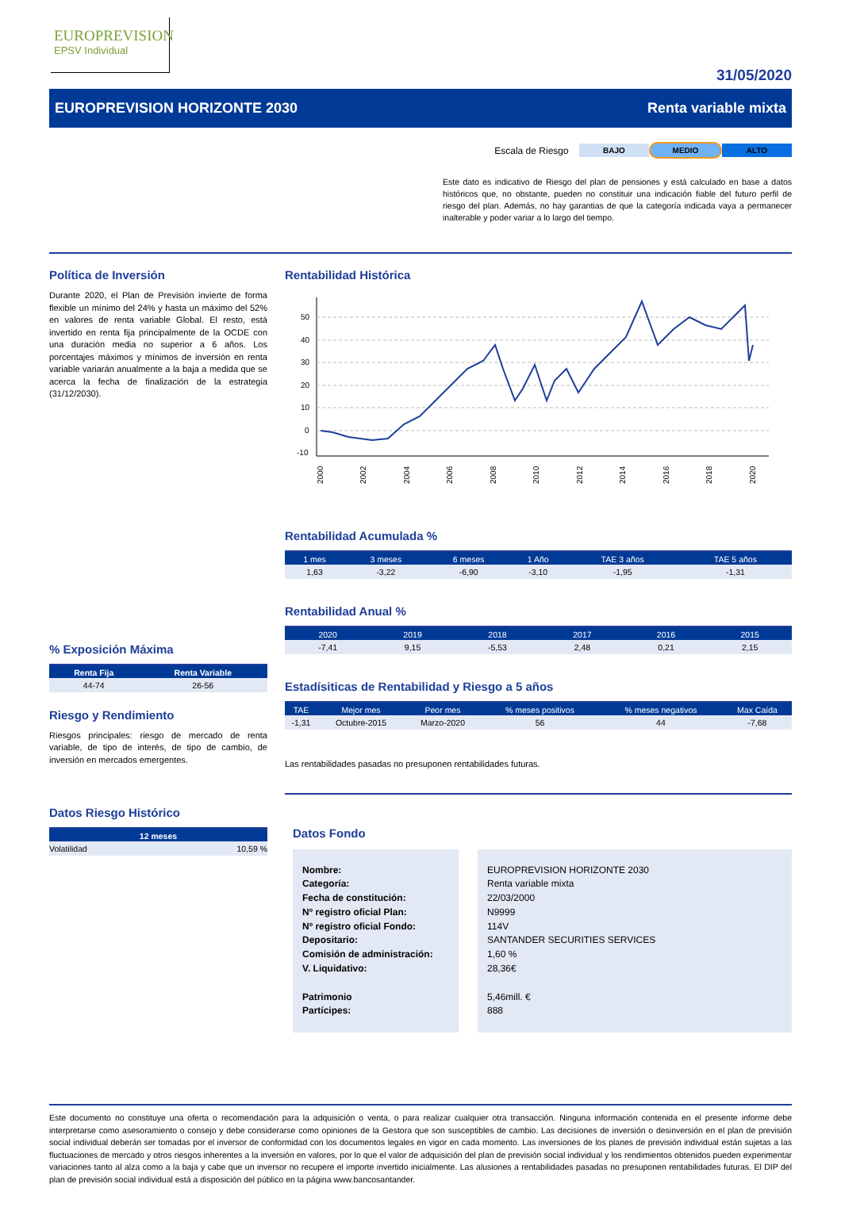EUROPREVISION
EPSV Individual
31/05/2020
EUROPREVISION HORIZONTE 2030 Renta variable mixta
Escala de Riesgo BAJO MEDIO ALTO
Este dato es indicativo de Riesgo del plan de pensiones y está calculado en base a datos históricos que, no obstante, pueden no constituir una indicación fiable del futuro perfil de riesgo del plan. Además, no hay garantias de que la categoría indicada vaya a permanecer inalterable y poder variar a lo largo del tiempo.
Política de Inversión
Durante 2020, el Plan de Previsión invierte de forma flexible un mínimo del 24% y hasta un máximo del 52% en valores de renta variable Global. El resto, está invertido en renta fija principalmente de la OCDE con una duración media no superior a 6 años. Los porcentajes máximos y mínimos de inversión en renta variable variarán anualmente a la baja a medida que se acerca la fecha de finalización de la estrategia (31/12/2030).
% Exposición Máxima
| Renta Fija | Renta Variable |
| --- | --- |
| 44-74 | 26-56 |
Riesgo y Rendimiento
Riesgos principales: riesgo de mercado de renta variable, de tipo de interés, de tipo de cambio, de inversión en mercados emergentes.
Datos Riesgo Histórico
| 12 meses | |
| --- | --- |
| Volatilidad | 10,59 % |
Rentabilidad Histórica
50
40
30
20
10
0
-10
2000
2002
2004
2006
2008
2010
2012
2014
2016
2018
2020
Rentabilidad Acumulada %
| 1 mes | 3 meses | 6 meses | 1 Año | TAE 3 años | TAE 5 años |
| --- | --- | --- | --- | --- | --- |
| 1,63 | -3,22 | -6,90 | -3,10 | -1,95 | -1,31 |
Rentabilidad Anual %
| 2020 | 2019 | 2018 | 2017 | 2016 | 2015 |
| --- | --- | --- | --- | --- | --- |
| -7,41 | 9,15 | -5,53 | 2,48 | 0,21 | 2,15 |
Estadísiticas de Rentabilidad y Riesgo a 5 años
| TAE | Mejor mes | Peor mes | % meses positivos | % meses negativos | Max Caída |
| --- | --- | --- | --- | --- | --- |
| -1,31 | Octubre-2015 | Marzo-2020 | 56 | 44 | -7,68 |
Las rentabilidades pasadas no presuponen rentabilidades futuras.
Datos Fondo
Nombre:
Categoría:
Fecha de constitución:
Nº registro oficial Plan:
Nº registro oficial Fondo:
Depositario:
Comisión de administración:
V. Liquidativo:
Patrimonio
Partícipes:
EUROPREVISION HORIZONTE 2030
Renta variable mixta
22/03/2000
N9999
114V
SANTANDER SECURITIES SERVICES
1,60 %
28,36€
5,46mill. €
888
Este documento no constituye una oferta o recomendación para la adquisición o venta, o para realizar cualquier otra transacción. Ninguna información contenida en el presente informe debe interpretarse como asesoramiento o consejo y debe considerarse como opiniones de la Gestora que son susceptibles de cambio. Las decisiones de inversión o desinversión en el plan de previsión social individual deberán ser tomadas por el inversor de conformidad con los documentos legales en vigor en cada momento. Las inversiones de los planes de previsión individual están sujetas a las fluctuaciones de mercado y otros riesgos inherentes a la inversión en valores, por lo que el valor de adquisición del plan de previsión social individual y los rendimientos obtenidos pueden experimentar variaciones tanto al alza como a la baja y cabe que un inversor no recupere el importe invertido inicialmente. Las alusiones a rentabilidades pasadas no presuponen rentabilidades futuras. El DIP del plan de previsión social individual está a disposición del público en la página www.bancosantander.